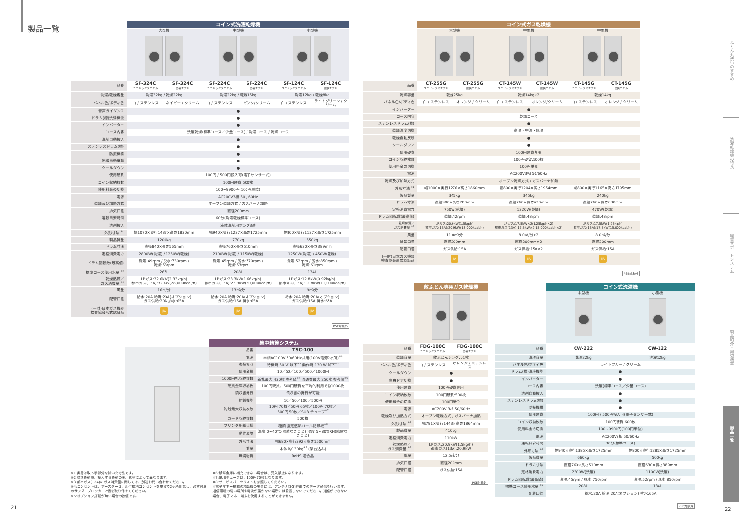製品一覧
| | コイン式洗濯乾燥機 | | | | | |
| | 大型機 | | 中型機 | | 小型機 | |
| 品番 | SF-324C ユニセックスモデル | SF-324C 塗装モデル | SF-224C ユニセックスモデル | SF-224C 塗装モデル | SF-124C ユニセックスモデル | SF-124C 塗装モデル |
| 洗濯/乾燥容量 | 洗濯32kg / 乾燥22kg | | 洗濯22kg / 乾燥15kg | | 洗濯12kg / 乾燥8kg | |
| パネル色/ボディ色 | 白 / ステンレス | ネイビー / クリーム | 白 / ステンレス | ピンク/クリーム | 白 / ステンレス | ライトグリーン / クリーム |
| 音声ガイダンス | ● | | | | | |
| ドラム(槽)洗浄機能 | ● | | | | | |
| インバーター | ● | | | | | |
| コース内容 | 洗濯乾燥(標準コース／少量コース) / 洗濯コース / 乾燥コース | | | | | |
| 洗剤自動投入 | ● | | | | | |
| ステンレスドラム(槽) | ● | | | | | |
| 防振機構 | ● | | | | | |
| 乾燥自動反転 | ● | | | | | |
| クールダウン | ● | | | | | |
| 使用硬貨 | 100円 / 500円投入可(電子センサー式) | | | | | |
| コイン収納枚数 | 100円硬貨:500枚 | | | | | |
| 使用料金の切換 | 100~9900円(100円単位) | | | | | |
| 電源 | AC200V3相 50 / 60Hz | | | | | |
| 乾燥及び加熱方式 | オープン乾燥方式 / ガスバーナ加熱 | | | | | |
| 排気口径 | 直径200mm | | | | | |
| 運転目安時間 | 60分(洗濯乾燥標準コース) | | | | | |
| 洗剤投入 | 液体洗剤用ポンプ3連 | | | | | |
| 外形寸法 <sup>※1</sup> | 幅1070×奥行1437×高さ1830mm | | 幅940×奥行1237×高さ1725mm | | 幅800×奥行1137×高さ1725mm | |
| 製品質量 | 1200kg | | 770kg | | 550kg | |
| ドラム寸法 | 直径840×長さ565mm | | 直径760×長さ510mm | | 直径630×長さ389mm | |
| 定格消費電力 | 2800W(洗濯) / 1250W(乾燥) | | 2100W(洗濯) / 1150W(乾燥) | | 1250W(洗濯) / 450W(乾燥) | |
| ドラム回転数(最高値) | 洗濯:49rpm / 脱水:730rpm / 乾燥:53rpm | | 洗濯:45rpm / 脱水:770rpm / 乾燥:53rpm | | 洗濯:52rpm / 脱水:850rpm / 乾燥:61rpm | |
| 標準コース使用水量 <sup>※2</sup> | 267L | | 208L | | 134L | |
| 乾燥熱源／ ガス消費量 <sup>※3</sup> | LPガス:32.6kW(2.33kg/h) 都市ガス(13A):32.6W(28,000kcal/h) | | LPガス:23.3kW(1.66kg/h) 都市ガス(13A):23.3kW(20,000kcal/h) | | LPガス:12.8kW(0.92kg/h) 都市ガス(13A):12.8kW(11,000kcal/h) | |
| 風量 | 16㎥/分 | | 13㎥/分 | | 9㎥/分 | |
| 配管口径 | 給水:20A 給湯:20A(オプション) ガス供給:20A 排水:65A | | 給水:20A 給湯:20A(オプション) ガス供給:15A 排水:65A | | 給水:20A 給湯:20A(オプション) ガス供給:15A 排水:65A | |
| (一財)日本ガス機器 検査協会形式認証品 | JIA | | JIA | | JIA | |
PSE対象外
| 集中精算システム | |
| 品番 | TSC-100 |
| 電源 | 単相AC100V 50/60Hz共用(100V電源2ヶ所)<sup>※4</sup> |
| 定格電力 | 待機時 50 W 以下<sup>※5</sup> 動作時 130 W 以下<sup>※5</sup> |
| 使用金種 | 10／50／100／500／1000円 |
| 1000円札収納枚数 | 新札最大 430枚 参考値<sup>※6</sup> 流通券最大 250枚 参考値<sup>※6</sup> |
| 硬貨金庫収納枚 | 100円硬貨、500円硬貨を平均的利用で約1000枚 |
| 領収書発行 | 領収書の発行が可能 |
| 釣銭機能 | 10／50／100／500円 |
| 釣銭最大収納枚数 | 10円 70枚／50円 65枚／100円 70枚／ 500円 50枚／SUB チューブ<sup>※7</sup> |
| カード収納枚数 | 500枚 |
| プリンタ用紙仕様 | 種類 指定感熱ロール記録紙<sup>※8</sup> |
| 動作環境 | 温度 0~40℃(凍結なきこと) 湿度 5~80%RH(結露なきこと) |
| 外形寸法 | 幅680×奥行392×高さ1500mm |
| 重量 | 本体 約130kg<sup>※5</sup> (架台込み) |
| 環境物質 | RoHS 適合品 |
※1 奥行は取っ手部分を除いた寸法です。
※2 標準負荷時。投入する負荷の量、素材によって異なります。
※3 都市ガス(12A)のガス消費量に関しては、別途お問い合わせください。
※4:コンセントは、アースターミナル付接地コンセントを単独で2ヶ所用意し、必ず付属のサンダーブロッカー2個を取り付けてください。
※5:オプション搭載が無い場合の数値です。
※6:紙幣金庫に補充できない場合は、受入禁止になります。
※7:SUBチューブは、100円70枚となります。
※8:サービスパーツリストを参照してください。
※電子マネー搭載の精算機の場合には、アンテナ[3G]経由でのデータ通信を行います。通信環境の弱い場所や電波が届かない場所には設置しないでください。通信ができない場合、電子マネー端末を使用することができません。
21
| | コイン式ガス乾燥機 | | | | | |
| | 大型機 | | 中型機 | | 中型機 | |
| 品番 | CT-255G ユニセックスモデル | CT-255G 塗装モデル | CT-145W ユニセックスモデル | CT-145W 塗装モデル | CT-145G ユニセックスモデル | CT-145G 塗装モデル |
| 乾燥容量 | 乾燥25kg | | 乾燥14kg×2 | | 乾燥14kg | |
| パネル色/ボディ色 | 白 / ステンレス | オレンジ / クリーム | 白 / ステンレス | オレンジ/クリーム | 白 / ステンレス | オレンジ / クリーム |
| インバーター | ● | | | | | |
| コース内容 | 乾燥コース | | | | | |
| ステンレスドラム(槽) | ● | | | | | |
| 乾燥温度切換 | 高温・中温・低温 | | | | | |
| 乾燥自動反転 | ● | | | | | |
| クールダウン | ● | | | | | |
| 使用硬貨 | 100円硬貨専用 | | | | | |
| コイン収納枚数 | 100円硬貨:500枚 | | | | | |
| 使用料金の切換 | 100円単位 | | | | | |
| 電源 | AC200V3相 50/60Hz | | | | | |
| 乾燥及び加熱方式 | オープン乾燥方式 / ガスバーナ加熱 | | | | | |
| 外形寸法 <sup>※1</sup> | 幅1000×奥行1276×高さ1860mm | | 幅800×奥行1204×高さ1954mm | | 幅800×奥行1165×高さ1795mm | |
| 製品質量 | 345kg | | 345kg | | 240kg | |
| ドラム寸法 | 直径900×長さ780mm | | 直径760×長さ630mm | | 直径760×長さ630mm | |
| 定格消費電力 | 750W(乾燥) | | 1320W(乾燥) | | 470W(乾燥) | |
| ドラム回転数(最高値) | 乾燥:42rpm | | 乾燥:48rpm | | 乾燥:48rpm | |
| 乾燥熱源／ ガス消費量 <sup>※3</sup> | LPガス:20.9kW(1.5kg/h) 都市ガス(13A):20.9kW(18,000kcal/h) | | LPガス:17.5kW×2(1.25kg/h×2) 都市ガス(13A):17.5kW×2(15,000kcal/h×2) | | LPガス:17.5kW(1.25kg/h) 都市ガス(13A):17.5kW(15,000kcal/h) | |
| 風量 | 11.0㎥/分 | | 8.0㎥/分×2 | | 8.0㎥/分 | |
| 排気口径 | 直径200mm | | 直径200mm×2 | | 直径200mm | |
| 配管口径 | ガス供給:15A | | ガス供給:15A×2 | | ガス供給:15A | |
| (一財)日本ガス機器 検査協会形式認証品 | JIA | | JIA | | JIA | |
PSE対象外
| | 敷ふとん専用ガス乾燥機 | |
| 品番 | FDG-100C ユニセックスモデル | FDG-100C 塗装モデル |
| 乾燥容量 | 敷ふとんシングル1枚 | |
| パネル色/ボディ色 | 白 / ステンレス | オレンジ / ステンレス |
| クールダウン | ● | |
| 左右ドア切換 | ● | |
| 使用硬貨 | 100円硬貨専用 | |
| コイン収納枚数 | 100円硬貨:500枚 | |
| 使用料金の切換 | 100円単位 | |
| 電源 | AC200V 3相 50/60Hz | |
| 乾燥及び加熱方式 | オープン乾燥方式 / ガスバーナ加熱 | |
| 外形寸法 <sup>※1</sup> | 幅791×奥行1443×高さ1864mm | |
| 製品質量 | 410kg | |
| 定格消費電力 | 1100W | |
| 乾燥熱源／ ガス消費量 <sup>※3</sup> | LPガス:20.9kW(1.5kg/h) 都市ガス(13A):20.9kW | |
| 風量 | 12.5㎥/分 | |
| 排気口径 | 直径200mm | |
| 配管口径 | ガス供給:15A | |
PSE対象外
| | コイン式洗濯機 | |
| | 中型機 | 小型機 |
| 品番 | CW-222 | CW-122 |
| 洗濯容量 | 洗濯22kg | 洗濯12kg |
| パネル色/ボディ色 | ライトブルー / クリーム | |
| ドラム(槽)洗浄機能 | ● | |
| インバーター | ● | |
| コース内容 | 洗濯(標準コース／少量コース) | |
| 洗剤自動投入 | ● | |
| ステンレスドラム(槽) | ● | |
| 防振機構 | ● | |
| 使用硬貨 | 100円 / 500円投入可(電子センサー式) | |
| コイン収納枚数 | 100円硬貨:600枚 | |
| 使用料金の切換 | 100~9900円(100円単位) | |
| 電源 | AC200V3相 50/60Hz | |
| 運転目安時間 | 30分(標準コース) | |
| 外形寸法 <sup>※1</sup> | 幅940×奥行1385×高さ1725mm | 幅800×奥行1285×高さ1725mm |
| 製品質量 | 660kg | 500kg |
| ドラム寸法 | 直径760×長さ510mm | 直径630×長さ389mm |
| 定格消費電力 | 2300W(洗濯) | 1100W(洗濯) |
| ドラム回転数(最高値) | 洗濯:45rpm / 脱水:750rpm | 洗濯:52rpm / 脱水:850rpm |
| 標準コース使用水量 <sup>※2</sup> | 208L | 134L |
| 配管口径 | 給水:20A 給湯:20A(オプション) 排水:65A | |
PSE対象外
ふとん丸洗いのすすめ
洗濯乾燥機の特長
経営サポートシステム
製品紹介・周辺機器
製品一覧
22